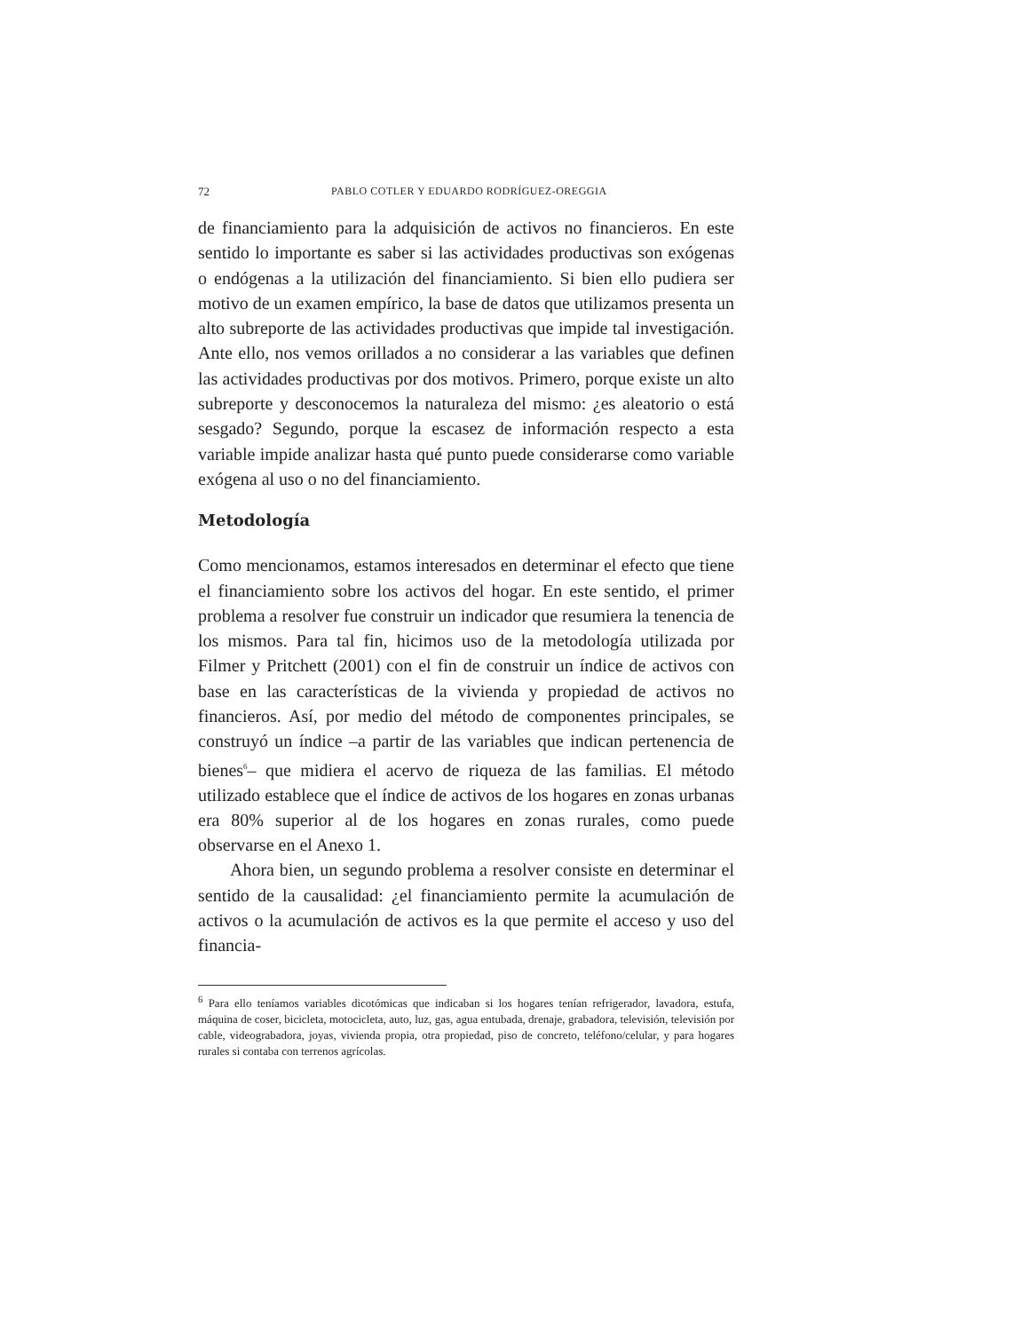72 PABLO COTLER Y EDUARDO RODRÍGUEZ-OREGGIA
de financiamiento para la adquisición de activos no financieros. En este sentido lo importante es saber si las actividades productivas son exógenas o endógenas a la utilización del financiamiento. Si bien ello pudiera ser motivo de un examen empírico, la base de datos que utilizamos presenta un alto subreporte de las actividades productivas que impide tal investigación. Ante ello, nos vemos orillados a no considerar a las variables que definen las actividades productivas por dos motivos. Primero, porque existe un alto subreporte y desconocemos la naturaleza del mismo: ¿es aleatorio o está sesgado? Segundo, porque la escasez de información respecto a esta variable impide analizar hasta qué punto puede considerarse como variable exógena al uso o no del financiamiento.
Metodología
Como mencionamos, estamos interesados en determinar el efecto que tiene el financiamiento sobre los activos del hogar. En este sentido, el primer problema a resolver fue construir un indicador que resumiera la tenencia de los mismos. Para tal fin, hicimos uso de la metodología utilizada por Filmer y Pritchett (2001) con el fin de construir un índice de activos con base en las características de la vivienda y propiedad de activos no financieros. Así, por medio del método de componentes principales, se construyó un índice –a partir de las variables que indican pertenencia de bienes<sup>6</sup>– que midiera el acervo de riqueza de las familias. El método utilizado establece que el índice de activos de los hogares en zonas urbanas era 80% superior al de los hogares en zonas rurales, como puede observarse en el Anexo 1.
Ahora bien, un segundo problema a resolver consiste en determinar el sentido de la causalidad: ¿el financiamiento permite la acumulación de activos o la acumulación de activos es la que permite el acceso y uso del financia-
<sup>6</sup> Para ello teníamos variables dicotómicas que indicaban si los hogares tenían refrigerador, lavadora, estufa, máquina de coser, bicicleta, motocicleta, auto, luz, gas, agua entubada, drenaje, grabadora, televisión, televisión por cable, videograbadora, joyas, vivienda propia, otra propiedad, piso de concreto, teléfono/celular, y para hogares rurales si contaba con terrenos agrícolas.